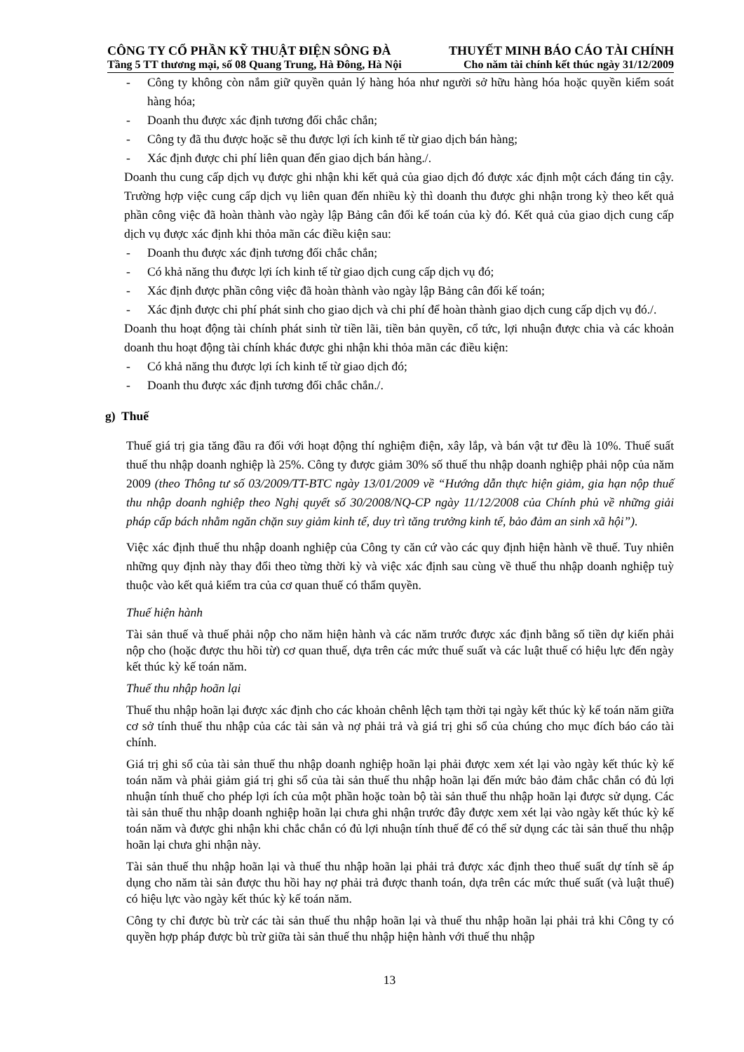CÔNG TY CỔ PHẦN KỸ THUẬT ĐIỆN SÔNG ĐÀ THUYẾT MINH BÁO CÁO TÀI CHÍNH
Tầng 5 TT thương mại, số 08 Quang Trung, Hà Đông, Hà Nội Cho năm tài chính kết thúc ngày 31/12/2009
- Công ty không còn nắm giữ quyền quản lý hàng hóa như người sở hữu hàng hóa hoặc quyền kiểm soát hàng hóa;
- Doanh thu được xác định tương đối chắc chắn;
- Công ty đã thu được hoặc sẽ thu được lợi ích kinh tế từ giao dịch bán hàng;
- Xác định được chi phí liên quan đến giao dịch bán hàng./.
Doanh thu cung cấp dịch vụ được ghi nhận khi kết quả của giao dịch đó được xác định một cách đáng tin cậy. Trường hợp việc cung cấp dịch vụ liên quan đến nhiều kỳ thì doanh thu được ghi nhận trong kỳ theo kết quả phần công việc đã hoàn thành vào ngày lập Bảng cân đối kế toán của kỳ đó. Kết quả của giao dịch cung cấp dịch vụ được xác định khi thỏa mãn các điều kiện sau:
- Doanh thu được xác định tương đối chắc chắn;
- Có khả năng thu được lợi ích kinh tế từ giao dịch cung cấp dịch vụ đó;
- Xác định được phần công việc đã hoàn thành vào ngày lập Bảng cân đối kế toán;
- Xác định được chi phí phát sinh cho giao dịch và chi phí để hoàn thành giao dịch cung cấp dịch vụ đó./.
Doanh thu hoạt động tài chính phát sinh từ tiền lãi, tiền bản quyền, cổ tức, lợi nhuận được chia và các khoản doanh thu hoạt động tài chính khác được ghi nhận khi thỏa mãn các điều kiện:
- Có khả năng thu được lợi ích kinh tế từ giao dịch đó;
- Doanh thu được xác định tương đối chắc chắn./.
g) Thuế
Thuế giá trị gia tăng đầu ra đối với hoạt động thí nghiệm điện, xây lắp, và bán vật tư đều là 10%. Thuế suất thuế thu nhập doanh nghiệp là 25%. Công ty được giảm 30% số thuế thu nhập doanh nghiệp phải nộp của năm 2009 (theo Thông tư số 03/2009/TT-BTC ngày 13/01/2009 về “Hướng dẫn thực hiện giảm, gia hạn nộp thuế thu nhập doanh nghiệp theo Nghị quyết số 30/2008/NQ-CP ngày 11/12/2008 của Chính phủ về những giải pháp cấp bách nhằm ngăn chặn suy giảm kinh tế, duy trì tăng trưởng kinh tế, bảo đảm an sinh xã hội”).
Việc xác định thuế thu nhập doanh nghiệp của Công ty căn cứ vào các quy định hiện hành về thuế. Tuy nhiên những quy định này thay đổi theo từng thời kỳ và việc xác định sau cùng về thuế thu nhập doanh nghiệp tuỳ thuộc vào kết quả kiểm tra của cơ quan thuế có thẩm quyền.
Thuế hiện hành
Tài sản thuế và thuế phải nộp cho năm hiện hành và các năm trước được xác định bằng số tiền dự kiến phải nộp cho (hoặc được thu hồi từ) cơ quan thuế, dựa trên các mức thuế suất và các luật thuế có hiệu lực đến ngày kết thúc kỳ kế toán năm.
Thuế thu nhập hoãn lại
Thuế thu nhập hoãn lại được xác định cho các khoản chênh lệch tạm thời tại ngày kết thúc kỳ kế toán năm giữa cơ sở tính thuế thu nhập của các tài sản và nợ phải trả và giá trị ghi sổ của chúng cho mục đích báo cáo tài chính.
Giá trị ghi sổ của tài sản thuế thu nhập doanh nghiệp hoãn lại phải được xem xét lại vào ngày kết thúc kỳ kế toán năm và phải giảm giá trị ghi sổ của tài sản thuế thu nhập hoãn lại đến mức bảo đảm chắc chắn có đủ lợi nhuận tính thuế cho phép lợi ích của một phần hoặc toàn bộ tài sản thuế thu nhập hoãn lại được sử dụng. Các tài sản thuế thu nhập doanh nghiệp hoãn lại chưa ghi nhận trước đây được xem xét lại vào ngày kết thúc kỳ kế toán năm và được ghi nhận khi chắc chắn có đủ lợi nhuận tính thuế để có thể sử dụng các tài sản thuế thu nhập hoãn lại chưa ghi nhận này.
Tài sản thuế thu nhập hoãn lại và thuế thu nhập hoãn lại phải trả được xác định theo thuế suất dự tính sẽ áp dụng cho năm tài sản được thu hồi hay nợ phải trả được thanh toán, dựa trên các mức thuế suất (và luật thuế) có hiệu lực vào ngày kết thúc kỳ kế toán năm.
Công ty chỉ được bù trừ các tài sản thuế thu nhập hoãn lại và thuế thu nhập hoãn lại phải trả khi Công ty có quyền hợp pháp được bù trừ giữa tài sản thuế thu nhập hiện hành với thuế thu nhập
13